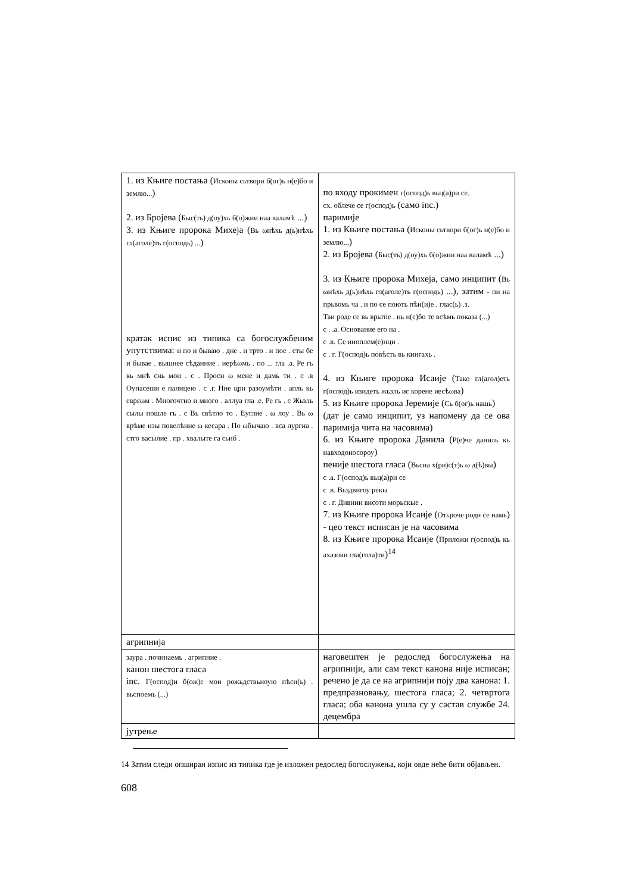| 1. из Књиге постања ( Исконы сьтвори б(ог)ь н(е)бо и землю... ) 2. из Бројева ( Быс(ть) д(оу)хь б(о)жии наа валамѣ ...) 3. из Књиге пророка Михеја ( Вь ωнѣхь д(ь)нѣхь гл(аголе)ть г(осподь) ... ) кратак испис из типика са богослужбеним упутствима: и по и бываю . дне . и трто . и пое . сты бе и бывае . вышнее сѣданние . иерѣωмь . по ... гла .а. Ре гь кь мнѣ снь мои . с . Проси ω мене и дамь ти . с .в Оупасеши е палицею . с .г. Нне цри разоумѣти . апль кь еврεωм . Многочтно и многo . аллуа гла .е. Ре гь . с Жьзль сылы пошле гь . с Вь свѣтло то . Еуглие . ω лоу . Вь ω врѣме изы повелѣние ω кесара . По ωбычаю . вса лургиа . стго васылие . пр . хвалыте га сьнб . | по входу прокимен г(оспод)ь вьц(а)ри се. сх. облече се г(оспод)ь (само inc.) паримије 1. из Књиге постања ( Исконы сьтвори б(ог)ь н(е)бо и землю... ) 2. из Бројева ( Быс(ть) д(оу)хь б(о)жии наа валамѣ ...) 3. из Књиге пророка Михеја, само инципит ( Вь ωнѣхь д(ь)нѣхь гл(аголе)ть г(осподь) ...), затим - пи на прьвомь ча . и по се поють пѣн(и)е . глас(ь) .з. Таи роде се вь врьтпе . нь н(е)бо те всѣмь показа (...) с . .а. Основание его на . с .в. Се иноплем(е)нци . с . г. Г(оспод)ь повѣсть вь книгахь . 4. из Књиге пророка Исаије ( Тако гл(агол)еть г(оспод)ь изидеть жьзль ис корене иесѣωва ) 5. из Књиге пророка Јеремије ( Сь б(ог)ь нашь ) (дат је само инципит, уз напомену да се ова паримија чита на часовима) 6. из Књиге пророка Данила ( Р(е)че даниль кь навходоносороу ) пеније шестога гласа ( Вьсиа х(ри)с(т)ь ω д(ѣ)вы ) с .а. Г(оспод)ь вьц(а)ри се с .в. Вьздвигоу рекы с . г. Дивнни висоти морьскые . 7. из Књиге пророка Исаије ( Отьроче роди се намь ) - цео текст исписан је на часовима 8. из Књиге пророка Исаије ( Приложи г(оспод)ь кь ахазови гла(гола)ти )<sup>14</sup> |
| агрипнија | |
| заура . почннаемь . агрипние . канон шестога гласа inc. Г(оспод)и б(ож)е мои рожьдствьноую пѣсн(ь) . вьспоемь (...) | наговештен је редослед богослужења на агрипнији, али сам текст канона није исписан; речено је да се на агрипнији поју два канона: 1. предпразновању, шестога гласа; 2. четвртога гласа; оба канона ушла су у састав службе 24. децембра |
| јутрење | |
14 Затим следи опширан изпис из типика где је изложен редослед богослужења, који овде неће бити објављен.
608